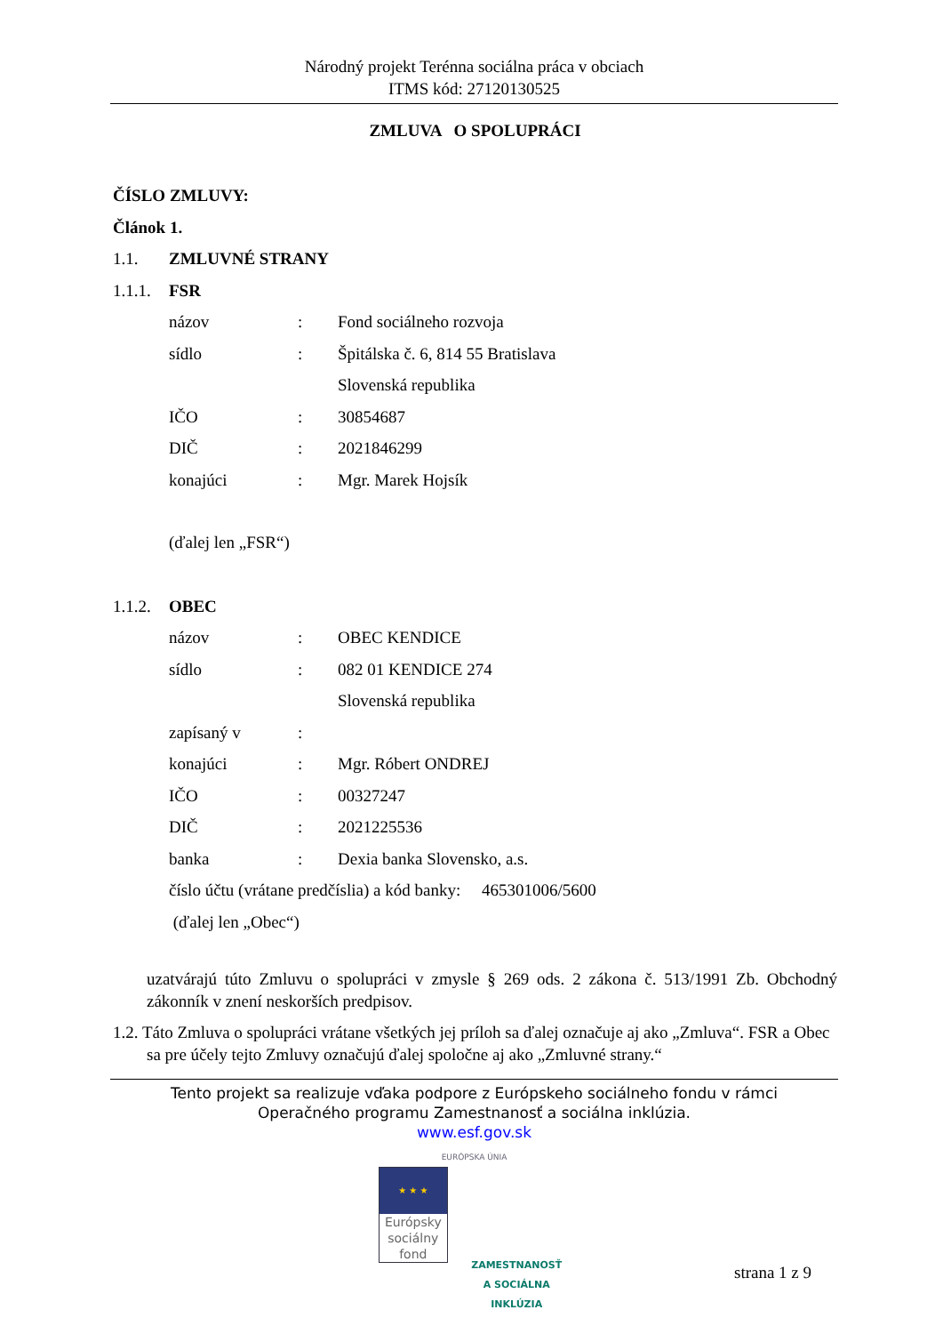Národný projekt Terénna sociálna práca v obciach
ITMS kód: 27120130525
ZMLUVA O SPOLUPRÁCI
ČÍSLO ZMLUVY:
Článok 1.
1.1. ZMLUVNÉ STRANY
1.1.1. FSR
názov: Fond sociálneho rozvoja
sídlo: Špitálska č. 6, 814 55 Bratislava
Slovenská republika
IČO: 30854687
DIČ: 2021846299
konajúci: Mgr. Marek Hojsík
(ďalej len „FSR“)
1.1.2. OBEC
názov: OBEC KENDICE
sídlo: 082 01 KENDICE 274
Slovenská republika
zapísaný v:
konajúci: Mgr. Róbert ONDREJ
IČO: 00327247
DIČ: 2021225536
banka: Dexia banka Slovensko, a.s.
číslo účtu (vrátane predčíslia) a kód banky: 465301006/5600
(ďalej len „Obec“)
uzatvárajú túto Zmluvu o spolupráci v zmysle § 269 ods. 2 zákona č. 513/1991 Zb. Obchodný zákonník v znení neskorších predpisov.
1.2. Táto Zmluva o spolupráci vrátane všetkých jej príloh sa ďalej označuje aj ako „Zmluva“. FSR a Obec sa pre účely tejto Zmluvy označujú ďalej spoločne aj ako „Zmluvné strany.“
Tento projekt sa realizuje vďaka podpore z Európskeho sociálneho fondu v rámci
Operačného programu Zamestnanosť a sociálna inklúzia.
www.esf.gov.sk
EURÓPSKA ÚNIA
★ ★ ★
Európsky sociálny fond
ZAMESTNANOSŤ
A SOCIÁLNA INKLÚZIA
strana 1 z 9